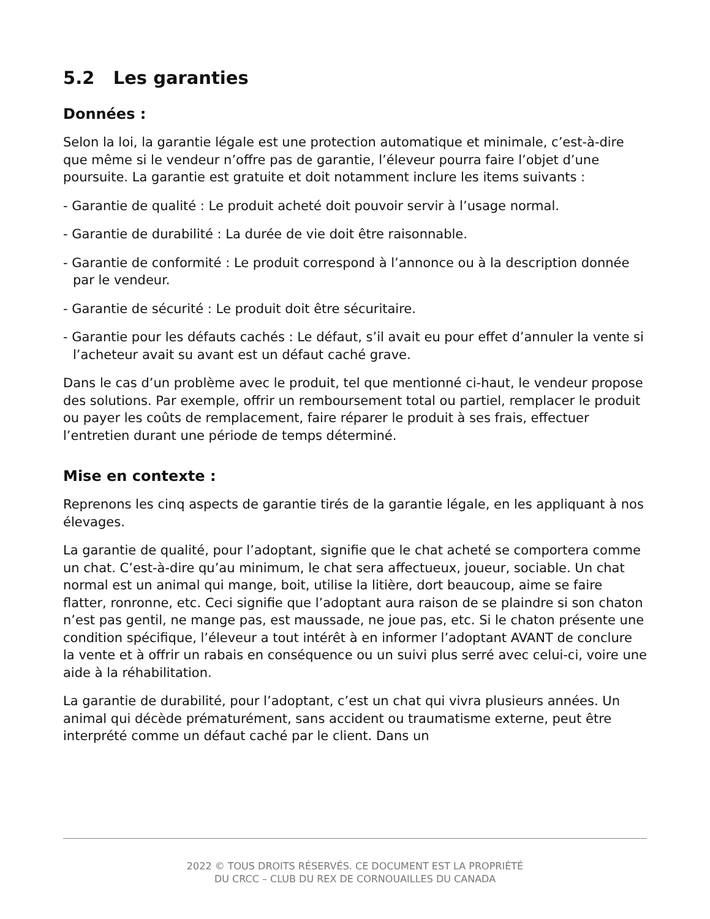5.2 Les garanties
Données :
Selon la loi, la garantie légale est une protection automatique et minimale, c’est-à-dire que même si le vendeur n’offre pas de garantie, l’éleveur pourra faire l’objet d’une poursuite. La garantie est gratuite et doit notamment inclure les items suivants :
- Garantie de qualité : Le produit acheté doit pouvoir servir à l’usage normal.
- Garantie de durabilité : La durée de vie doit être raisonnable.
- Garantie de conformité : Le produit correspond à l’annonce ou à la description donnée par le vendeur.
- Garantie de sécurité : Le produit doit être sécuritaire.
- Garantie pour les défauts cachés : Le défaut, s’il avait eu pour effet d’annuler la vente si l’acheteur avait su avant est un défaut caché grave.
Dans le cas d’un problème avec le produit, tel que mentionné ci-haut, le vendeur propose des solutions. Par exemple, offrir un remboursement total ou partiel, remplacer le produit ou payer les coûts de remplacement, faire réparer le produit à ses frais, effectuer l’entretien durant une période de temps déterminé.
Mise en contexte :
Reprenons les cinq aspects de garantie tirés de la garantie légale, en les appliquant à nos élevages.
La garantie de qualité, pour l’adoptant, signifie que le chat acheté se comportera comme un chat. C’est-à-dire qu’au minimum, le chat sera affectueux, joueur, sociable. Un chat normal est un animal qui mange, boit, utilise la litière, dort beaucoup, aime se faire flatter, ronronne, etc. Ceci signifie que l’adoptant aura raison de se plaindre si son chaton n’est pas gentil, ne mange pas, est maussade, ne joue pas, etc. Si le chaton présente une condition spécifique, l’éleveur a tout intérêt à en informer l’adoptant AVANT de conclure la vente et à offrir un rabais en conséquence ou un suivi plus serré avec celui-ci, voire une aide à la réhabilitation.
La garantie de durabilité, pour l’adoptant, c’est un chat qui vivra plusieurs années. Un animal qui décède prématurément, sans accident ou traumatisme externe, peut être interprété comme un défaut caché par le client. Dans un
2022 © TOUS DROITS RÉSERVÉS. CE DOCUMENT EST LA PROPRIÉTÉ
DU CRCC – CLUB DU REX DE CORNOUAILLES DU CANADA